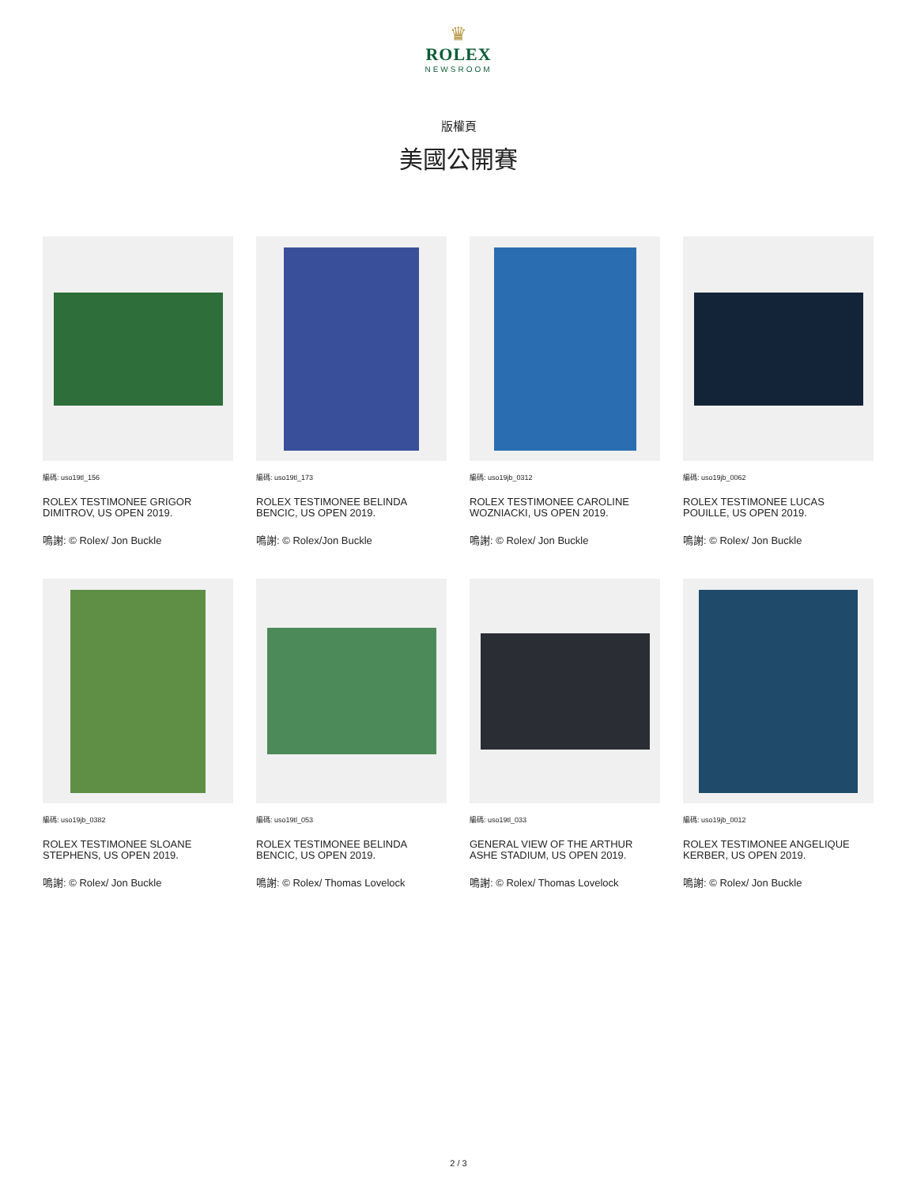♛
ROLEX
NEWSROOM
版權頁
美國公開賽
編碼: uso19tl_156
ROLEX TESTIMONEE GRIGOR DIMITROV, US OPEN 2019.
鳴謝: © Rolex/ Jon Buckle
編碼: uso19tl_173
ROLEX TESTIMONEE BELINDA BENCIC, US OPEN 2019.
鳴謝: © Rolex/Jon Buckle
編碼: uso19jb_0312
ROLEX TESTIMONEE CAROLINE WOZNIACKI, US OPEN 2019.
鳴謝: © Rolex/ Jon Buckle
編碼: uso19jb_0062
ROLEX TESTIMONEE LUCAS POUILLE, US OPEN 2019.
鳴謝: © Rolex/ Jon Buckle
編碼: uso19jb_0382
ROLEX TESTIMONEE SLOANE STEPHENS, US OPEN 2019.
鳴謝: © Rolex/ Jon Buckle
編碼: uso19tl_053
ROLEX TESTIMONEE BELINDA BENCIC, US OPEN 2019.
鳴謝: © Rolex/ Thomas Lovelock
編碼: uso19tl_033
GENERAL VIEW OF THE ARTHUR ASHE STADIUM, US OPEN 2019.
鳴謝: © Rolex/ Thomas Lovelock
編碼: uso19jb_0012
ROLEX TESTIMONEE ANGELIQUE KERBER, US OPEN 2019.
鳴謝: © Rolex/ Jon Buckle
2 / 3